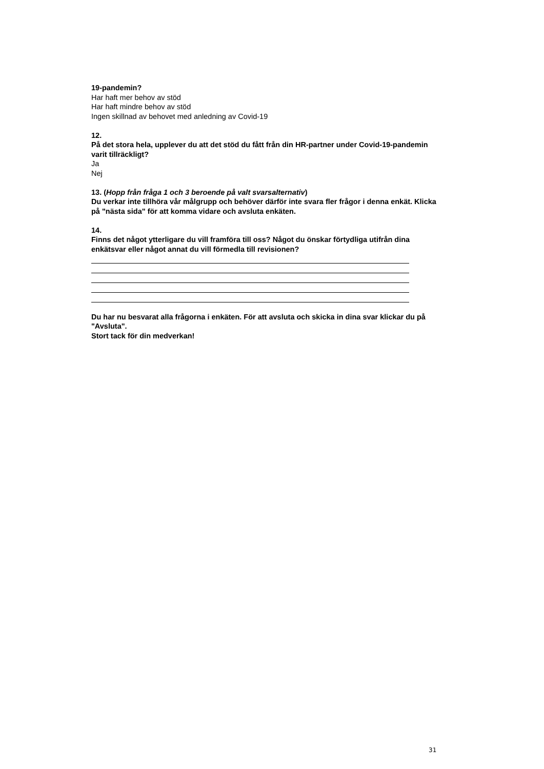19-pandemin?
Har haft mer behov av stöd
Har haft mindre behov av stöd
Ingen skillnad av behovet med anledning av Covid-19
12.
På det stora hela, upplever du att det stöd du fått från din HR-partner under Covid-19-pandemin varit tillräckligt?
Ja
Nej
13. (Hopp från fråga 1 och 3 beroende på valt svarsalternativ)
Du verkar inte tillhöra vår målgrupp och behöver därför inte svara fler frågor i denna enkät. Klicka på "nästa sida" för att komma vidare och avsluta enkäten.
14.
Finns det något ytterligare du vill framföra till oss? Något du önskar förtydliga utifrån dina enkätsvar eller något annat du vill förmedla till revisionen?
Du har nu besvarat alla frågorna i enkäten. För att avsluta och skicka in dina svar klickar du på "Avsluta".
Stort tack för din medverkan!
31